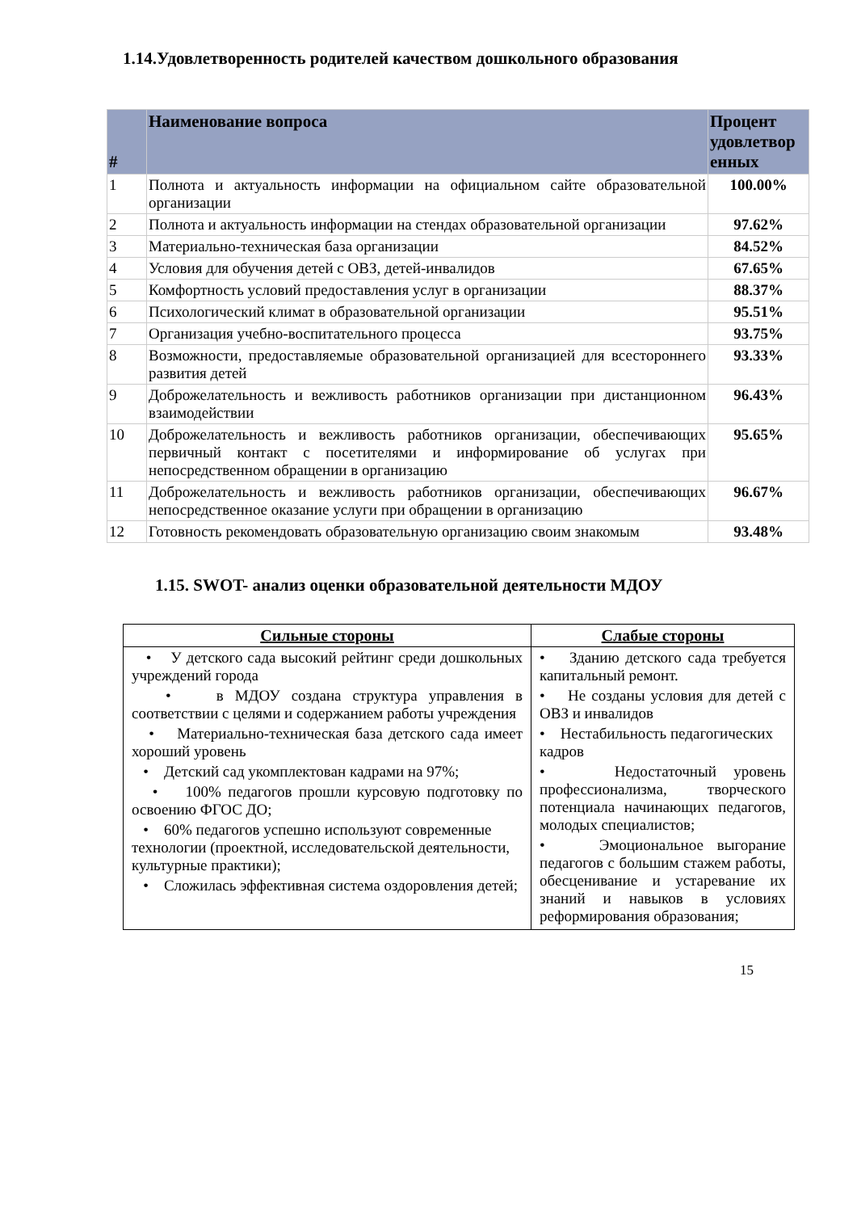1.14.Удовлетворенность родителей качеством дошкольного образования
| # | Наименование вопроса | Процент удовлетвор енных |
| --- | --- | --- |
| 1 | Полнота и актуальность информации на официальном сайте образовательной организации | 100.00% |
| 2 | Полнота и актуальность информации на стендах образовательной организации | 97.62% |
| 3 | Материально-техническая база организации | 84.52% |
| 4 | Условия для обучения детей с ОВЗ, детей-инвалидов | 67.65% |
| 5 | Комфортность условий предоставления услуг в организации | 88.37% |
| 6 | Психологический климат в образовательной организации | 95.51% |
| 7 | Организация учебно-воспитательного процесса | 93.75% |
| 8 | Возможности, предоставляемые образовательной организацией для всестороннего развития детей | 93.33% |
| 9 | Доброжелательность и вежливость работников организации при дистанционном взаимодействии | 96.43% |
| 10 | Доброжелательность и вежливость работников организации, обеспечивающих первичный контакт с посетителями и информирование об услугах при непосредственном обращении в организацию | 95.65% |
| 11 | Доброжелательность и вежливость работников организации, обеспечивающих непосредственное оказание услуги при обращении в организацию | 96.67% |
| 12 | Готовность рекомендовать образовательную организацию своим знакомым | 93.48% |
1.15. SWOT- анализ оценки образовательной деятельности МДОУ
| Сильные стороны | Слабые стороны |
| --- | --- |
| • У детского сада высокий рейтинг среди дошкольных учреждений города • в МДОУ создана структура управления в соответствии с целями и содержанием работы учреждения • Материально-техническая база детского сада имеет хороший уровень • Детский сад укомплектован кадрами на 97%; • 100% педагогов прошли курсовую подготовку по освоению ФГОС ДО; • 60% педагогов успешно используют современные технологии (проектной, исследовательской деятельности, культурные практики); • Сложилась эффективная система оздоровления детей; | • Зданию детского сада требуется капитальный ремонт. • Не созданы условия для детей с ОВЗ и инвалидов • Нестабильность педагогических кадров • Недостаточный уровень профессионализма, творческого потенциала начинающих педагогов, молодых специалистов; • Эмоциональное выгорание педагогов с большим стажем работы, обесценивание и устаревание их знаний и навыков в условиях реформирования образования; |
15